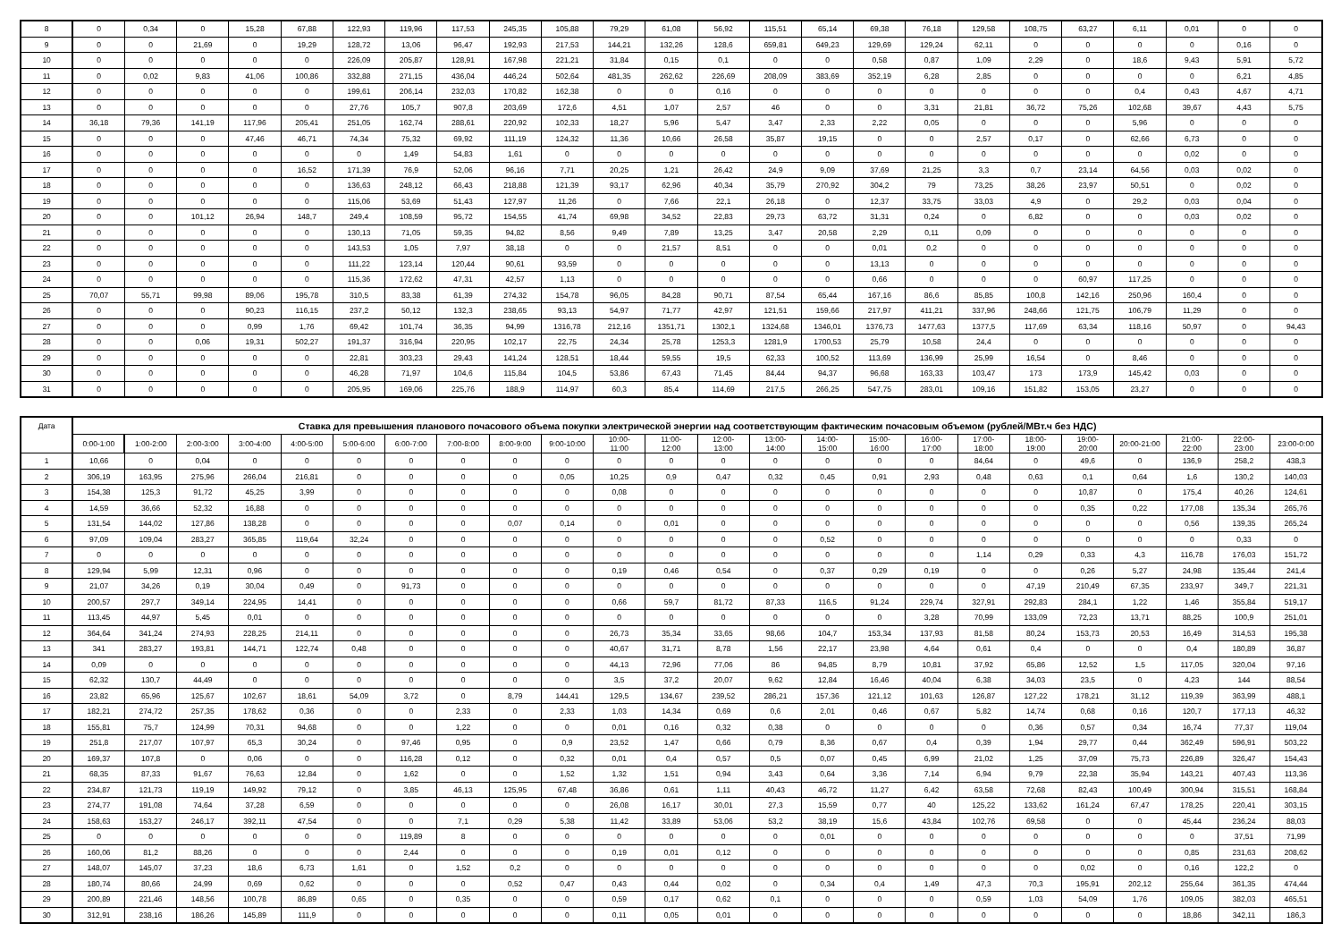| 8 | 0 | 0,34 | 0 | 15,28 | 67,88 | 122,93 | 119,96 | 117,53 | 245,35 | 105,88 | 79,29 | 61,08 | 56,92 | 115,51 | 65,14 | 69,38 | 76,18 | 129,58 | 108,75 | 63,27 | 6,11 | 0,01 | 0 | 0 |
| 9 | 0 | 0 | 21,69 | 0 | 19,29 | 128,72 | 13,06 | 96,47 | 192,93 | 217,53 | 144,21 | 132,26 | 128,6 | 659,81 | 649,23 | 129,69 | 129,24 | 62,11 | 0 | 0 | 0 | 0 | 0,16 | 0 |
| 10 | 0 | 0 | 0 | 0 | 0 | 226,09 | 205,87 | 128,91 | 167,98 | 221,21 | 31,84 | 0,15 | 0,1 | 0 | 0 | 0,58 | 0,87 | 1,09 | 2,29 | 0 | 18,6 | 9,43 | 5,91 | 5,72 |
| 11 | 0 | 0,02 | 9,83 | 41,06 | 100,86 | 332,88 | 271,15 | 436,04 | 446,24 | 502,64 | 481,35 | 262,62 | 226,69 | 208,09 | 383,69 | 352,19 | 6,28 | 2,85 | 0 | 0 | 0 | 0 | 6,21 | 4,85 |
| 12 | 0 | 0 | 0 | 0 | 0 | 199,61 | 206,14 | 232,03 | 170,82 | 162,38 | 0 | 0 | 0,16 | 0 | 0 | 0 | 0 | 0 | 0 | 0 | 0,4 | 0,43 | 4,67 | 4,71 |
| 13 | 0 | 0 | 0 | 0 | 0 | 27,76 | 105,7 | 907,8 | 203,69 | 172,6 | 4,51 | 1,07 | 2,57 | 46 | 0 | 0 | 3,31 | 21,81 | 36,72 | 75,26 | 102,68 | 39,67 | 4,43 | 5,75 |
| 14 | 36,18 | 79,36 | 141,19 | 117,96 | 205,41 | 251,05 | 162,74 | 288,61 | 220,92 | 102,33 | 18,27 | 5,96 | 5,47 | 3,47 | 2,33 | 2,22 | 0,05 | 0 | 0 | 0 | 5,96 | 0 | 0 | 0 |
| 15 | 0 | 0 | 0 | 47,46 | 46,71 | 74,34 | 75,32 | 69,92 | 111,19 | 124,32 | 11,36 | 10,66 | 26,58 | 35,87 | 19,15 | 0 | 0 | 2,57 | 0,17 | 0 | 62,66 | 6,73 | 0 | 0 |
| 16 | 0 | 0 | 0 | 0 | 0 | 0 | 1,49 | 54,83 | 1,61 | 0 | 0 | 0 | 0 | 0 | 0 | 0 | 0 | 0 | 0 | 0 | 0 | 0,02 | 0 | 0 |
| 17 | 0 | 0 | 0 | 0 | 16,52 | 171,39 | 76,9 | 52,06 | 96,16 | 7,71 | 20,25 | 1,21 | 26,42 | 24,9 | 9,09 | 37,69 | 21,25 | 3,3 | 0,7 | 23,14 | 64,56 | 0,03 | 0,02 | 0 |
| 18 | 0 | 0 | 0 | 0 | 0 | 136,63 | 248,12 | 66,43 | 218,88 | 121,39 | 93,17 | 62,96 | 40,34 | 35,79 | 270,92 | 304,2 | 79 | 73,25 | 38,26 | 23,97 | 50,51 | 0 | 0,02 | 0 |
| 19 | 0 | 0 | 0 | 0 | 0 | 115,06 | 53,69 | 51,43 | 127,97 | 11,26 | 0 | 7,66 | 22,1 | 26,18 | 0 | 12,37 | 33,75 | 33,03 | 4,9 | 0 | 29,2 | 0,03 | 0,04 | 0 |
| 20 | 0 | 0 | 101,12 | 26,94 | 148,7 | 249,4 | 108,59 | 95,72 | 154,55 | 41,74 | 69,98 | 34,52 | 22,83 | 29,73 | 63,72 | 31,31 | 0,24 | 0 | 6,82 | 0 | 0 | 0,03 | 0,02 | 0 |
| 21 | 0 | 0 | 0 | 0 | 0 | 130,13 | 71,05 | 59,35 | 94,82 | 8,56 | 9,49 | 7,89 | 13,25 | 3,47 | 20,58 | 2,29 | 0,11 | 0,09 | 0 | 0 | 0 | 0 | 0 | 0 |
| 22 | 0 | 0 | 0 | 0 | 0 | 143,53 | 1,05 | 7,97 | 38,18 | 0 | 0 | 21,57 | 8,51 | 0 | 0 | 0,01 | 0,2 | 0 | 0 | 0 | 0 | 0 | 0 | 0 |
| 23 | 0 | 0 | 0 | 0 | 0 | 111,22 | 123,14 | 120,44 | 90,61 | 93,59 | 0 | 0 | 0 | 0 | 0 | 13,13 | 0 | 0 | 0 | 0 | 0 | 0 | 0 | 0 |
| 24 | 0 | 0 | 0 | 0 | 0 | 115,36 | 172,62 | 47,31 | 42,57 | 1,13 | 0 | 0 | 0 | 0 | 0 | 0,66 | 0 | 0 | 0 | 60,97 | 117,25 | 0 | 0 | 0 |
| 25 | 70,07 | 55,71 | 99,98 | 89,06 | 195,78 | 310,5 | 83,38 | 61,39 | 274,32 | 154,78 | 96,05 | 84,28 | 90,71 | 87,54 | 65,44 | 167,16 | 86,6 | 85,85 | 100,8 | 142,16 | 250,96 | 160,4 | 0 | 0 |
| 26 | 0 | 0 | 0 | 90,23 | 116,15 | 237,2 | 50,12 | 132,3 | 238,65 | 93,13 | 54,97 | 71,77 | 42,97 | 121,51 | 159,66 | 217,97 | 411,21 | 337,96 | 248,66 | 121,75 | 106,79 | 11,29 | 0 | 0 |
| 27 | 0 | 0 | 0 | 0,99 | 1,76 | 69,42 | 101,74 | 36,35 | 94,99 | 1316,78 | 212,16 | 1351,71 | 1302,1 | 1324,68 | 1346,01 | 1376,73 | 1477,63 | 1377,5 | 117,69 | 63,34 | 118,16 | 50,97 | 0 | 94,43 |
| 28 | 0 | 0 | 0,06 | 19,31 | 502,27 | 191,37 | 316,94 | 220,95 | 102,17 | 22,75 | 24,34 | 25,78 | 1253,3 | 1281,9 | 1700,53 | 25,79 | 10,58 | 24,4 | 0 | 0 | 0 | 0 | 0 | 0 |
| 29 | 0 | 0 | 0 | 0 | 0 | 22,81 | 303,23 | 29,43 | 141,24 | 128,51 | 18,44 | 59,55 | 19,5 | 62,33 | 100,52 | 113,69 | 136,99 | 25,99 | 16,54 | 0 | 8,46 | 0 | 0 | 0 |
| 30 | 0 | 0 | 0 | 0 | 0 | 46,28 | 71,97 | 104,6 | 115,84 | 104,5 | 53,86 | 67,43 | 71,45 | 84,44 | 94,37 | 96,68 | 163,33 | 103,47 | 173 | 173,9 | 145,42 | 0,03 | 0 | 0 |
| 31 | 0 | 0 | 0 | 0 | 0 | 205,95 | 169,06 | 225,76 | 188,9 | 114,97 | 60,3 | 85,4 | 114,69 | 217,5 | 266,25 | 547,75 | 283,01 | 109,16 | 151,82 | 153,05 | 23,27 | 0 | 0 | 0 |
| Дата | Ставка для превышения планового почасового объема покупки электрической энергии над соответствующим фактическим почасовым объемом (рублей/МВт.ч без НДС) | | | | | | | | | | | | | | | | | | | | | | | |
| --- | --- | --- | --- | --- | --- | --- | --- | --- | --- | --- | --- | --- | --- | --- | --- | --- | --- | --- | --- | --- | --- | --- | --- | --- |
| | 0:00-1:00 | 1:00-2:00 | 2:00-3:00 | 3:00-4:00 | 4:00-5:00 | 5:00-6:00 | 6:00-7:00 | 7:00-8:00 | 8:00-9:00 | 9:00-10:00 | 10:00- 11:00 | 11:00- 12:00 | 12:00- 13:00 | 13:00- 14:00 | 14:00- 15:00 | 15:00- 16:00 | 16:00- 17:00 | 17:00- 18:00 | 18:00- 19:00 | 19:00- 20:00 | 20:00-21:00 | 21:00- 22:00 | 22:00- 23:00 | 23:00-0:00 |
| 1 | 10,66 | 0 | 0,04 | 0 | 0 | 0 | 0 | 0 | 0 | 0 | 0 | 0 | 0 | 0 | 0 | 0 | 0 | 84,64 | 0 | 49,6 | 0 | 136,9 | 258,2 | 438,3 |
| 2 | 306,19 | 163,95 | 275,96 | 266,04 | 216,81 | 0 | 0 | 0 | 0 | 0,05 | 10,25 | 0,9 | 0,47 | 0,32 | 0,45 | 0,91 | 2,93 | 0,48 | 0,63 | 0,1 | 0,64 | 1,6 | 130,2 | 140,03 |
| 3 | 154,38 | 125,3 | 91,72 | 45,25 | 3,99 | 0 | 0 | 0 | 0 | 0 | 0,08 | 0 | 0 | 0 | 0 | 0 | 0 | 0 | 0 | 10,87 | 0 | 175,4 | 40,26 | 124,61 |
| 4 | 14,59 | 36,66 | 52,32 | 16,88 | 0 | 0 | 0 | 0 | 0 | 0 | 0 | 0 | 0 | 0 | 0 | 0 | 0 | 0 | 0 | 0,35 | 0,22 | 177,08 | 135,34 | 265,76 |
| 5 | 131,54 | 144,02 | 127,86 | 138,28 | 0 | 0 | 0 | 0 | 0,07 | 0,14 | 0 | 0,01 | 0 | 0 | 0 | 0 | 0 | 0 | 0 | 0 | 0 | 0,56 | 139,35 | 265,24 |
| 6 | 97,09 | 109,04 | 283,27 | 365,85 | 119,64 | 32,24 | 0 | 0 | 0 | 0 | 0 | 0 | 0 | 0 | 0,52 | 0 | 0 | 0 | 0 | 0 | 0 | 0 | 0,33 | 0 |
| 7 | 0 | 0 | 0 | 0 | 0 | 0 | 0 | 0 | 0 | 0 | 0 | 0 | 0 | 0 | 0 | 0 | 0 | 1,14 | 0,29 | 0,33 | 4,3 | 116,78 | 176,03 | 151,72 |
| 8 | 129,94 | 5,99 | 12,31 | 0,96 | 0 | 0 | 0 | 0 | 0 | 0 | 0,19 | 0,46 | 0,54 | 0 | 0,37 | 0,29 | 0,19 | 0 | 0 | 0,26 | 5,27 | 24,98 | 135,44 | 241,4 |
| 9 | 21,07 | 34,26 | 0,19 | 30,04 | 0,49 | 0 | 91,73 | 0 | 0 | 0 | 0 | 0 | 0 | 0 | 0 | 0 | 0 | 0 | 47,19 | 210,49 | 67,35 | 233,97 | 349,7 | 221,31 |
| 10 | 200,57 | 297,7 | 349,14 | 224,95 | 14,41 | 0 | 0 | 0 | 0 | 0 | 0,66 | 59,7 | 81,72 | 87,33 | 116,5 | 91,24 | 229,74 | 327,91 | 292,83 | 284,1 | 1,22 | 1,46 | 355,84 | 519,17 |
| 11 | 113,45 | 44,97 | 5,45 | 0,01 | 0 | 0 | 0 | 0 | 0 | 0 | 0 | 0 | 0 | 0 | 0 | 0 | 3,28 | 70,99 | 133,09 | 72,23 | 13,71 | 88,25 | 100,9 | 251,01 |
| 12 | 364,64 | 341,24 | 274,93 | 228,25 | 214,11 | 0 | 0 | 0 | 0 | 0 | 26,73 | 35,34 | 33,65 | 98,66 | 104,7 | 153,34 | 137,93 | 81,58 | 80,24 | 153,73 | 20,53 | 16,49 | 314,53 | 195,38 |
| 13 | 341 | 283,27 | 193,81 | 144,71 | 122,74 | 0,48 | 0 | 0 | 0 | 0 | 40,67 | 31,71 | 8,78 | 1,56 | 22,17 | 23,98 | 4,64 | 0,61 | 0,4 | 0 | 0 | 0,4 | 180,89 | 36,87 |
| 14 | 0,09 | 0 | 0 | 0 | 0 | 0 | 0 | 0 | 0 | 0 | 44,13 | 72,96 | 77,06 | 86 | 94,85 | 8,79 | 10,81 | 37,92 | 65,86 | 12,52 | 1,5 | 117,05 | 320,04 | 97,16 |
| 15 | 62,32 | 130,7 | 44,49 | 0 | 0 | 0 | 0 | 0 | 0 | 0 | 3,5 | 37,2 | 20,07 | 9,62 | 12,84 | 16,46 | 40,04 | 6,38 | 34,03 | 23,5 | 0 | 4,23 | 144 | 88,54 |
| 16 | 23,82 | 65,96 | 125,67 | 102,67 | 18,61 | 54,09 | 3,72 | 0 | 8,79 | 144,41 | 129,5 | 134,67 | 239,52 | 286,21 | 157,36 | 121,12 | 101,63 | 126,87 | 127,22 | 178,21 | 31,12 | 119,39 | 363,99 | 488,1 |
| 17 | 182,21 | 274,72 | 257,35 | 178,62 | 0,36 | 0 | 0 | 2,33 | 0 | 2,33 | 1,03 | 14,34 | 0,69 | 0,6 | 2,01 | 0,46 | 0,67 | 5,82 | 14,74 | 0,68 | 0,16 | 120,7 | 177,13 | 46,32 |
| 18 | 155,81 | 75,7 | 124,99 | 70,31 | 94,68 | 0 | 0 | 1,22 | 0 | 0 | 0,01 | 0,16 | 0,32 | 0,38 | 0 | 0 | 0 | 0 | 0,36 | 0,57 | 0,34 | 16,74 | 77,37 | 119,04 |
| 19 | 251,8 | 217,07 | 107,97 | 65,3 | 30,24 | 0 | 97,46 | 0,95 | 0 | 0,9 | 23,52 | 1,47 | 0,66 | 0,79 | 8,36 | 0,67 | 0,4 | 0,39 | 1,94 | 29,77 | 0,44 | 362,49 | 596,91 | 503,22 |
| 20 | 169,37 | 107,8 | 0 | 0,06 | 0 | 0 | 116,28 | 0,12 | 0 | 0,32 | 0,01 | 0,4 | 0,57 | 0,5 | 0,07 | 0,45 | 6,99 | 21,02 | 1,25 | 37,09 | 75,73 | 226,89 | 326,47 | 154,43 |
| 21 | 68,35 | 87,33 | 91,67 | 76,63 | 12,84 | 0 | 1,62 | 0 | 0 | 1,52 | 1,32 | 1,51 | 0,94 | 3,43 | 0,64 | 3,36 | 7,14 | 6,94 | 9,79 | 22,38 | 35,94 | 143,21 | 407,43 | 113,36 |
| 22 | 234,87 | 121,73 | 119,19 | 149,92 | 79,12 | 0 | 3,85 | 46,13 | 125,95 | 67,48 | 36,86 | 0,61 | 1,11 | 40,43 | 46,72 | 11,27 | 6,42 | 63,58 | 72,68 | 82,43 | 100,49 | 300,94 | 315,51 | 168,84 |
| 23 | 274,77 | 191,08 | 74,64 | 37,28 | 6,59 | 0 | 0 | 0 | 0 | 0 | 26,08 | 16,17 | 30,01 | 27,3 | 15,59 | 0,77 | 40 | 125,22 | 133,62 | 161,24 | 67,47 | 178,25 | 220,41 | 303,15 |
| 24 | 158,63 | 153,27 | 246,17 | 392,11 | 47,54 | 0 | 0 | 7,1 | 0,29 | 5,38 | 11,42 | 33,89 | 53,06 | 53,2 | 38,19 | 15,6 | 43,84 | 102,76 | 69,58 | 0 | 0 | 45,44 | 236,24 | 88,03 |
| 25 | 0 | 0 | 0 | 0 | 0 | 0 | 119,89 | 8 | 0 | 0 | 0 | 0 | 0 | 0 | 0,01 | 0 | 0 | 0 | 0 | 0 | 0 | 0 | 37,51 | 71,99 |
| 26 | 160,06 | 81,2 | 88,26 | 0 | 0 | 0 | 2,44 | 0 | 0 | 0 | 0,19 | 0,01 | 0,12 | 0 | 0 | 0 | 0 | 0 | 0 | 0 | 0 | 0,85 | 231,63 | 208,62 |
| 27 | 148,07 | 145,07 | 37,23 | 18,6 | 6,73 | 1,61 | 0 | 1,52 | 0,2 | 0 | 0 | 0 | 0 | 0 | 0 | 0 | 0 | 0 | 0 | 0,02 | 0 | 0,16 | 122,2 | 0 |
| 28 | 180,74 | 80,66 | 24,99 | 0,69 | 0,62 | 0 | 0 | 0 | 0,52 | 0,47 | 0,43 | 0,44 | 0,02 | 0 | 0,34 | 0,4 | 1,49 | 47,3 | 70,3 | 195,91 | 202,12 | 255,64 | 361,35 | 474,44 |
| 29 | 200,89 | 221,46 | 148,56 | 100,78 | 86,89 | 0,65 | 0 | 0,35 | 0 | 0 | 0,59 | 0,17 | 0,62 | 0,1 | 0 | 0 | 0 | 0,59 | 1,03 | 54,09 | 1,76 | 109,05 | 382,03 | 465,51 |
| 30 | 312,91 | 238,16 | 186,26 | 145,89 | 111,9 | 0 | 0 | 0 | 0 | 0 | 0,11 | 0,05 | 0,01 | 0 | 0 | 0 | 0 | 0 | 0 | 0 | 0 | 18,86 | 342,11 | 186,3 |